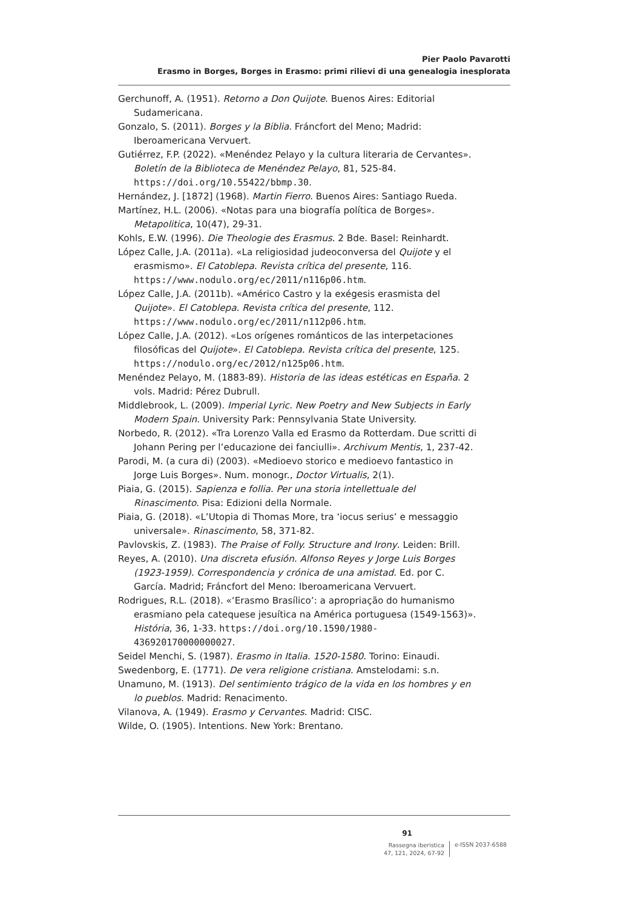Pier Paolo Pavarotti
Erasmo in Borges, Borges in Erasmo: primi rilievi di una genealogia inesplorata
Gerchunoff, A. (1951). Retorno a Don Quijote. Buenos Aires: Editorial Sudamericana.
Gonzalo, S. (2011). Borges y la Biblia. Fráncfort del Meno; Madrid: Iberoamericana Vervuert.
Gutiérrez, F.P. (2022). «Menéndez Pelayo y la cultura literaria de Cervantes». Boletín de la Biblioteca de Menéndez Pelayo, 81, 525-84. https://doi.org/10.55422/bbmp.30.
Hernández, J. [1872] (1968). Martin Fierro. Buenos Aires: Santiago Rueda.
Martínez, H.L. (2006). «Notas para una biografía política de Borges». Metapolitica, 10(47), 29-31.
Kohls, E.W. (1996). Die Theologie des Erasmus. 2 Bde. Basel: Reinhardt.
López Calle, J.A. (2011a). «La religiosidad judeoconversa del Quijote y el erasmismo». El Catoblepa. Revista crítica del presente, 116. https://www.nodulo.org/ec/2011/n116p06.htm.
López Calle, J.A. (2011b). «Américo Castro y la exégesis erasmista del Quijote». El Catoblepa. Revista crítica del presente, 112. https://www.nodulo.org/ec/2011/n112p06.htm.
López Calle, J.A. (2012). «Los orígenes románticos de las interpetaciones filosóficas del Quijote». El Catoblepa. Revista crítica del presente, 125. https://nodulo.org/ec/2012/n125p06.htm.
Menéndez Pelayo, M. (1883-89). Historia de las ideas estéticas en España. 2 vols. Madrid: Pérez Dubrull.
Middlebrook, L. (2009). Imperial Lyric. New Poetry and New Subjects in Early Modern Spain. University Park: Pennsylvania State University.
Norbedo, R. (2012). «Tra Lorenzo Valla ed Erasmo da Rotterdam. Due scritti di Johann Pering per l’educazione dei fanciulli». Archivum Mentis, 1, 237-42.
Parodi, M. (a cura di) (2003). «Medioevo storico e medioevo fantastico in Jorge Luis Borges». Num. monogr., Doctor Virtualis, 2(1).
Piaia, G. (2015). Sapienza e follia. Per una storia intellettuale del Rinascimento. Pisa: Edizioni della Normale.
Piaia, G. (2018). «L’Utopia di Thomas More, tra ‘iocus serius’ e messaggio universale». Rinascimento, 58, 371-82.
Pavlovskis, Z. (1983). The Praise of Folly. Structure and Irony. Leiden: Brill.
Reyes, A. (2010). Una discreta efusión. Alfonso Reyes y Jorge Luis Borges (1923-1959). Correspondencia y crónica de una amistad. Ed. por C. García. Madrid; Fráncfort del Meno: Iberoamericana Vervuert.
Rodrigues, R.L. (2018). «‘Erasmo Brasílico’: a apropriação do humanismo erasmiano pela catequese jesuítica na América portuguesa (1549-1563)». História, 36, 1-33. https://doi.org/10.1590/1980-436920170000000027.
Seidel Menchi, S. (1987). Erasmo in Italia. 1520-1580. Torino: Einaudi.
Swedenborg, E. (1771). De vera religione cristiana. Amstelodami: s.n.
Unamuno, M. (1913). Del sentimiento trágico de la vida en los hombres y en lo pueblos. Madrid: Renacimento.
Vilanova, A. (1949). Erasmo y Cervantes. Madrid: CISC.
Wilde, O. (1905). Intentions. New York: Brentano.
91
Rassegna iberistica
47, 121, 2024, 67-92
e-ISSN 2037-6588